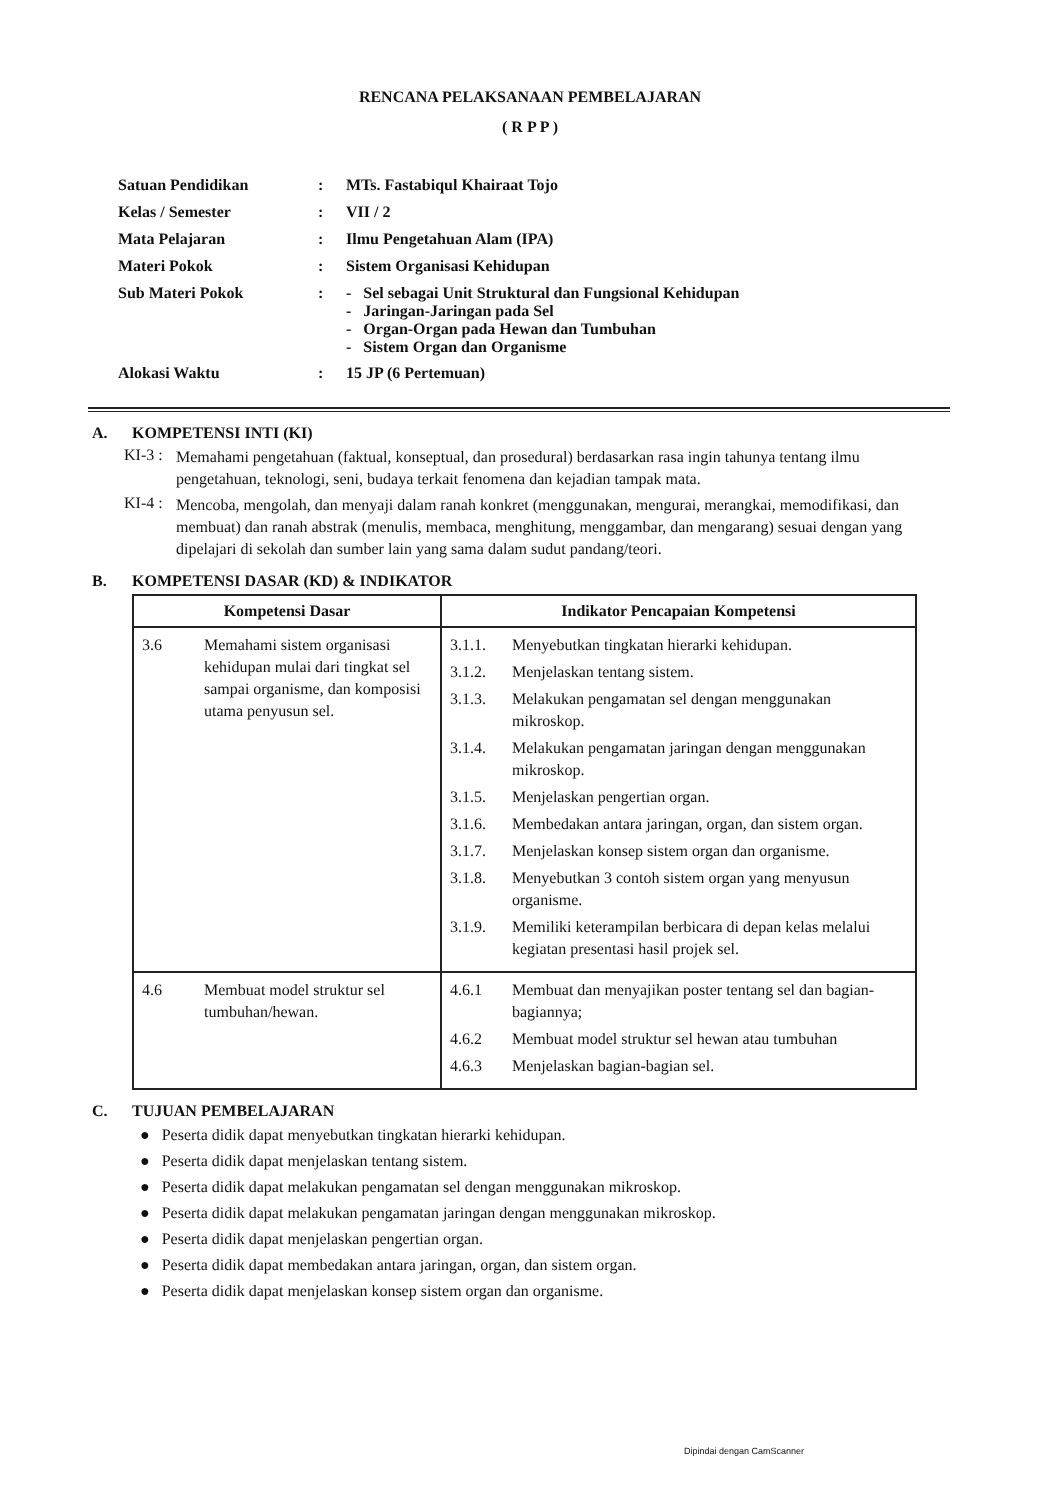RENCANA PELAKSANAAN PEMBELAJARAN
( R P P )
| Satuan Pendidikan | : | MTs. Fastabiqul Khairaat Tojo |
| Kelas / Semester | : | VII / 2 |
| Mata Pelajaran | : | Ilmu Pengetahuan Alam (IPA) |
| Materi Pokok | : | Sistem Organisasi Kehidupan |
| Sub Materi Pokok | : | - Sel sebagai Unit Struktural dan Fungsional Kehidupan - Jaringan-Jaringan pada Sel - Organ-Organ pada Hewan dan Tumbuhan - Sistem Organ dan Organisme |
| Alokasi Waktu | : | 15 JP (6 Pertemuan) |
A. KOMPETENSI INTI (KI)
KI-3 :
Memahami pengetahuan (faktual, konseptual, dan prosedural) berdasarkan rasa ingin tahunya tentang ilmu pengetahuan, teknologi, seni, budaya terkait fenomena dan kejadian tampak mata.
KI-4 :
Mencoba, mengolah, dan menyaji dalam ranah konkret (menggunakan, mengurai, merangkai, memodifikasi, dan membuat) dan ranah abstrak (menulis, membaca, menghitung, menggambar, dan mengarang) sesuai dengan yang dipelajari di sekolah dan sumber lain yang sama dalam sudut pandang/teori.
B. KOMPETENSI DASAR (KD) & INDIKATOR
| Kompetensi Dasar | Indikator Pencapaian Kompetensi |
| --- | --- |
| 3.6 Memahami sistem organisasi kehidupan mulai dari tingkat sel sampai organisme, dan komposisi utama penyusun sel. | 3.1.1. Menyebutkan tingkatan hierarki kehidupan. 3.1.2. Menjelaskan tentang sistem. 3.1.3. Melakukan pengamatan sel dengan menggunakan mikroskop. 3.1.4. Melakukan pengamatan jaringan dengan menggunakan mikroskop. 3.1.5. Menjelaskan pengertian organ. 3.1.6. Membedakan antara jaringan, organ, dan sistem organ. 3.1.7. Menjelaskan konsep sistem organ dan organisme. 3.1.8. Menyebutkan 3 contoh sistem organ yang menyusun organisme. 3.1.9. Memiliki keterampilan berbicara di depan kelas melalui kegiatan presentasi hasil projek sel. |
| 4.6 Membuat model struktur sel tumbuhan/hewan. | 4.6.1 Membuat dan menyajikan poster tentang sel dan bagian-bagiannya; 4.6.2 Membuat model struktur sel hewan atau tumbuhan 4.6.3 Menjelaskan bagian-bagian sel. |
C. TUJUAN PEMBELAJARAN
● Peserta didik dapat menyebutkan tingkatan hierarki kehidupan.
● Peserta didik dapat menjelaskan tentang sistem.
● Peserta didik dapat melakukan pengamatan sel dengan menggunakan mikroskop.
● Peserta didik dapat melakukan pengamatan jaringan dengan menggunakan mikroskop.
● Peserta didik dapat menjelaskan pengertian organ.
● Peserta didik dapat membedakan antara jaringan, organ, dan sistem organ.
● Peserta didik dapat menjelaskan konsep sistem organ dan organisme.
Dipindai dengan CamScanner